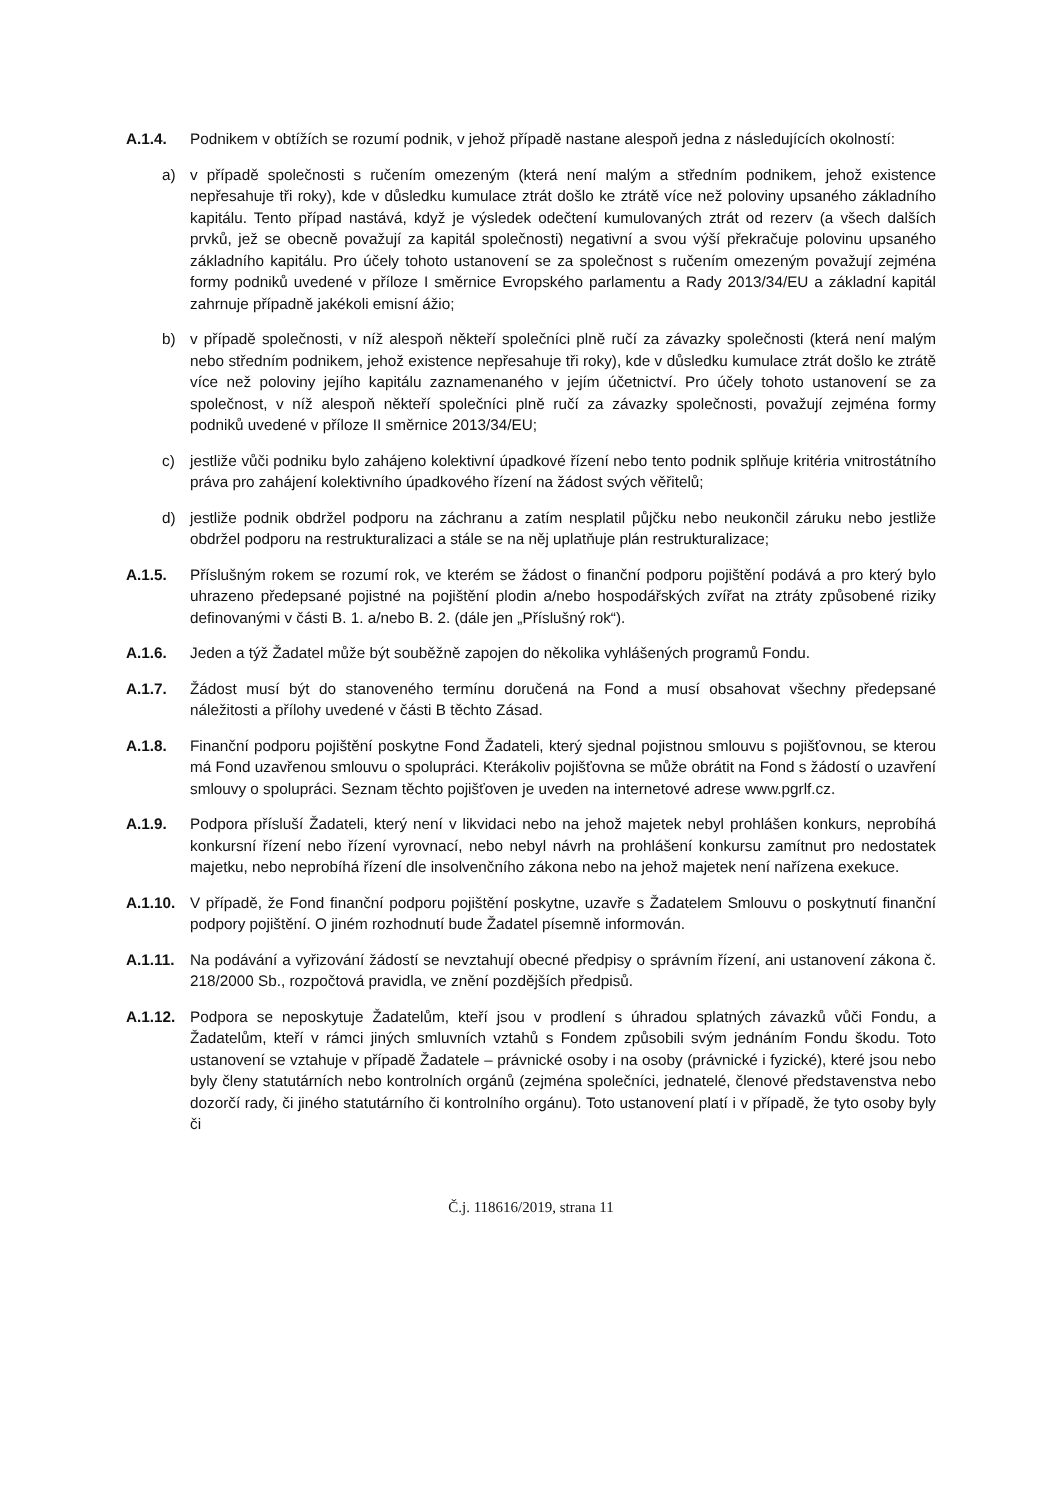A.1.4. Podnikem v obtížích se rozumí podnik, v jehož případě nastane alespoň jedna z následujících okolností:
a) v případě společnosti s ručením omezeným (která není malým a středním podnikem, jehož existence nepřesahuje tři roky), kde v důsledku kumulace ztrát došlo ke ztrátě více než poloviny upsaného základního kapitálu. Tento případ nastává, když je výsledek odečtení kumulovaných ztrát od rezerv (a všech dalších prvků, jež se obecně považují za kapitál společnosti) negativní a svou výší překračuje polovinu upsaného základního kapitálu. Pro účely tohoto ustanovení se za společnost s ručením omezeným považují zejména formy podniků uvedené v příloze I směrnice Evropského parlamentu a Rady 2013/34/EU a základní kapitál zahrnuje případně jakékoli emisní ážio;
b) v případě společnosti, v níž alespoň někteří společníci plně ručí za závazky společnosti (která není malým nebo středním podnikem, jehož existence nepřesahuje tři roky), kde v důsledku kumulace ztrát došlo ke ztrátě více než poloviny jejího kapitálu zaznamenaného v jejím účetnictví. Pro účely tohoto ustanovení se za společnost, v níž alespoň někteří společníci plně ručí za závazky společnosti, považují zejména formy podniků uvedené v příloze II směrnice 2013/34/EU;
c) jestliže vůči podniku bylo zahájeno kolektivní úpadkové řízení nebo tento podnik splňuje kritéria vnitrostátního práva pro zahájení kolektivního úpadkového řízení na žádost svých věřitelů;
d) jestliže podnik obdržel podporu na záchranu a zatím nesplatil půjčku nebo neukončil záruku nebo jestliže obdržel podporu na restrukturalizaci a stále se na něj uplatňuje plán restrukturalizace;
A.1.5. Příslušným rokem se rozumí rok, ve kterém se žádost o finanční podporu pojištění podává a pro který bylo uhrazeno předepsané pojistné na pojištění plodin a/nebo hospodářských zvířat na ztráty způsobené riziky definovanými v části B. 1. a/nebo B. 2. (dále jen „Příslušný rok“).
A.1.6. Jeden a týž Žadatel může být souběžně zapojen do několika vyhlášených programů Fondu.
A.1.7. Žádost musí být do stanoveného termínu doručená na Fond a musí obsahovat všechny předepsané náležitosti a přílohy uvedené v části B těchto Zásad.
A.1.8. Finanční podporu pojištění poskytne Fond Žadateli, který sjednal pojistnou smlouvu s pojišťovnou, se kterou má Fond uzavřenou smlouvu o spolupráci. Kterákoliv pojišťovna se může obrátit na Fond s žádostí o uzavření smlouvy o spolupráci. Seznam těchto pojišťoven je uveden na internetové adrese www.pgrlf.cz.
A.1.9. Podpora přísluší Žadateli, který není v likvidaci nebo na jehož majetek nebyl prohlášen konkurs, neprobíhá konkursní řízení nebo řízení vyrovnací, nebo nebyl návrh na prohlášení konkursu zamítnut pro nedostatek majetku, nebo neprobíhá řízení dle insolvenčního zákona nebo na jehož majetek není nařízena exekuce.
A.1.10.
V případě, že Fond finanční podporu pojištění poskytne, uzavře s Žadatelem Smlouvu o poskytnutí finanční podpory pojištění. O jiném rozhodnutí bude Žadatel písemně informován.
A.1.11.
Na podávání a vyřizování žádostí se nevztahují obecné předpisy o správním řízení, ani ustanovení zákona č. 218/2000 Sb., rozpočtová pravidla, ve znění pozdějších předpisů.
A.1.12.
Podpora se neposkytuje Žadatelům, kteří jsou v prodlení s úhradou splatných závazků vůči Fondu, a Žadatelům, kteří v rámci jiných smluvních vztahů s Fondem způsobili svým jednáním Fondu škodu. Toto ustanovení se vztahuje v případě Žadatele – právnické osoby i na osoby (právnické i fyzické), které jsou nebo byly členy statutárních nebo kontrolních orgánů (zejména společníci, jednatelé, členové představenstva nebo dozorčí rady, či jiného statutárního či kontrolního orgánu). Toto ustanovení platí i v případě, že tyto osoby byly či
Č.j. 118616/2019, strana 11